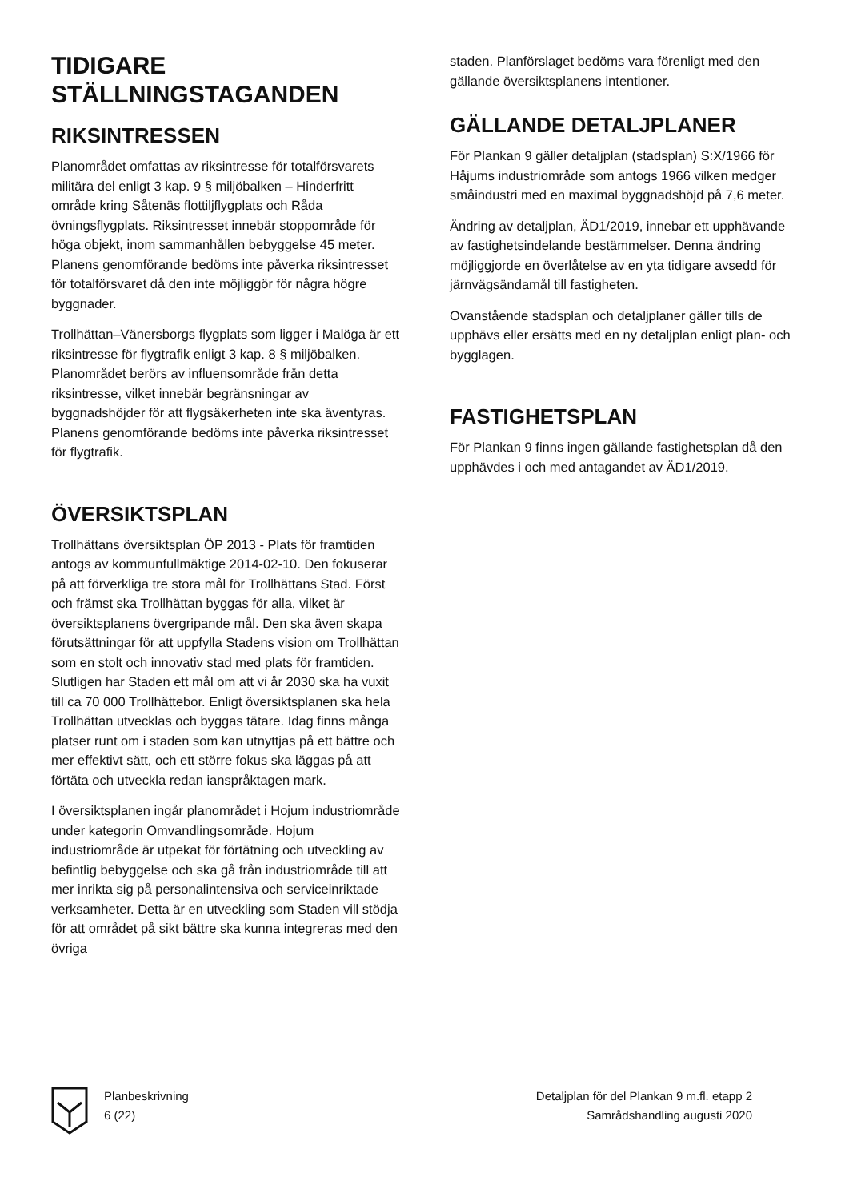TIDIGARE
STÄLLNINGSTAGANDEN
RIKSINTRESSEN
Planområdet omfattas av riksintresse för totalförsvarets militära del enligt 3 kap. 9 § miljöbalken – Hinderfritt område kring Såtenäs flottiljflygplats och Råda övningsflygplats. Riksintresset innebär stoppområde för höga objekt, inom sammanhållen bebyggelse 45 meter. Planens genomförande bedöms inte påverka riksintresset för totalförsvaret då den inte möjliggör för några högre byggnader.
Trollhättan–Vänersborgs flygplats som ligger i Malöga är ett riksintresse för flygtrafik enligt 3 kap. 8 § miljöbalken. Planområdet berörs av influensområde från detta riksintresse, vilket innebär begränsningar av byggnadshöjder för att flygsäkerheten inte ska äventyras. Planens genomförande bedöms inte påverka riksintresset för flygtrafik.
ÖVERSIKTSPLAN
Trollhättans översiktsplan ÖP 2013 - Plats för framtiden antogs av kommunfullmäktige 2014-02-10. Den fokuserar på att förverkliga tre stora mål för Trollhättans Stad. Först och främst ska Trollhättan byggas för alla, vilket är översiktsplanens övergripande mål. Den ska även skapa förutsättningar för att uppfylla Stadens vision om Trollhättan som en stolt och innovativ stad med plats för framtiden. Slutligen har Staden ett mål om att vi år 2030 ska ha vuxit till ca 70 000 Trollhättebor. Enligt översiktsplanen ska hela Trollhättan utvecklas och byggas tätare. Idag finns många platser runt om i staden som kan utnyttjas på ett bättre och mer effektivt sätt, och ett större fokus ska läggas på att förtäta och utveckla redan ianspråktagen mark.
I översiktsplanen ingår planområdet i Hojum industriområde under kategorin Omvandlingsområde. Hojum industriområde är utpekat för förtätning och utveckling av befintlig bebyggelse och ska gå från industriområde till att mer inrikta sig på personalintensiva och serviceinriktade verksamheter. Detta är en utveckling som Staden vill stödja för att området på sikt bättre ska kunna integreras med den övriga
staden. Planförslaget bedöms vara förenligt med den gällande översiktsplanens intentioner.
GÄLLANDE DETALJPLANER
För Plankan 9 gäller detaljplan (stadsplan) S:X/1966 för Håjums industriområde som antogs 1966 vilken medger småindustri med en maximal byggnadshöjd på 7,6 meter.
Ändring av detaljplan, ÄD1/2019, innebar ett upphävande av fastighetsindelande bestämmelser. Denna ändring möjliggjorde en överlåtelse av en yta tidigare avsedd för järnvägsändamål till fastigheten.
Ovanstående stadsplan och detaljplaner gäller tills de upphävs eller ersätts med en ny detaljplan enligt plan- och bygglagen.
FASTIGHETSPLAN
För Plankan 9 finns ingen gällande fastighetsplan då den upphävdes i och med antagandet av ÄD1/2019.
Planbeskrivning
6 (22)
Detaljplan för del Plankan 9 m.fl. etapp 2
Samrådshandling augusti 2020